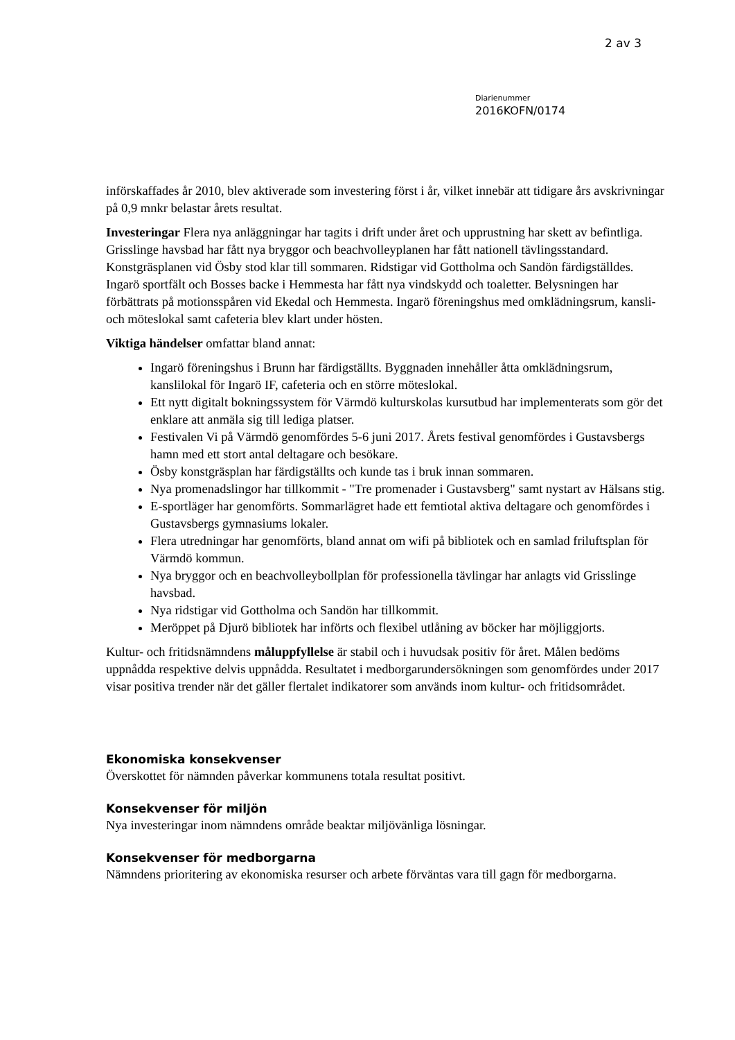2 av 3
Diarienummer
2016KOFN/0174
införskaffades år 2010, blev aktiverade som investering först i år, vilket innebär att tidigare års avskrivningar på 0,9 mnkr belastar årets resultat.
Investeringar Flera nya anläggningar har tagits i drift under året och upprustning har skett av befintliga. Grisslinge havsbad har fått nya bryggor och beachvolleyplanen har fått nationell tävlingsstandard. Konstgräsplanen vid Ösby stod klar till sommaren. Ridstigar vid Gottholma och Sandön färdigställdes. Ingarö sportfält och Bosses backe i Hemmesta har fått nya vindskydd och toaletter. Belysningen har förbättrats på motionsspåren vid Ekedal och Hemmesta. Ingarö föreningshus med omklädningsrum, kansli- och möteslokal samt cafeteria blev klart under hösten.
Viktiga händelser omfattar bland annat:
Ingarö föreningshus i Brunn har färdigställts. Byggnaden innehåller åtta omklädningsrum, kanslilokal för Ingarö IF, cafeteria och en större möteslokal.
Ett nytt digitalt bokningssystem för Värmdö kulturskolas kursutbud har implementerats som gör det enklare att anmäla sig till lediga platser.
Festivalen Vi på Värmdö genomfördes 5-6 juni 2017. Årets festival genomfördes i Gustavsbergs hamn med ett stort antal deltagare och besökare.
Ösby konstgräsplan har färdigställts och kunde tas i bruk innan sommaren.
Nya promenadslingor har tillkommit - "Tre promenader i Gustavsberg" samt nystart av Hälsans stig.
E-sportläger har genomförts. Sommarlägret hade ett femtiotal aktiva deltagare och genomfördes i Gustavsbergs gymnasiums lokaler.
Flera utredningar har genomförts, bland annat om wifi på bibliotek och en samlad friluftsplan för Värmdö kommun.
Nya bryggor och en beachvolleybollplan för professionella tävlingar har anlagts vid Grisslinge havsbad.
Nya ridstigar vid Gottholma och Sandön har tillkommit.
Meröppet på Djurö bibliotek har införts och flexibel utlåning av böcker har möjliggjorts.
Kultur- och fritidsnämndens måluppfyllelse är stabil och i huvudsak positiv för året. Målen bedöms uppnådda respektive delvis uppnådda. Resultatet i medborgarundersökningen som genomfördes under 2017 visar positiva trender när det gäller flertalet indikatorer som används inom kultur- och fritidsområdet.
Ekonomiska konsekvenser
Överskottet för nämnden påverkar kommunens totala resultat positivt.
Konsekvenser för miljön
Nya investeringar inom nämndens område beaktar miljövänliga lösningar.
Konsekvenser för medborgarna
Nämndens prioritering av ekonomiska resurser och arbete förväntas vara till gagn för medborgarna.